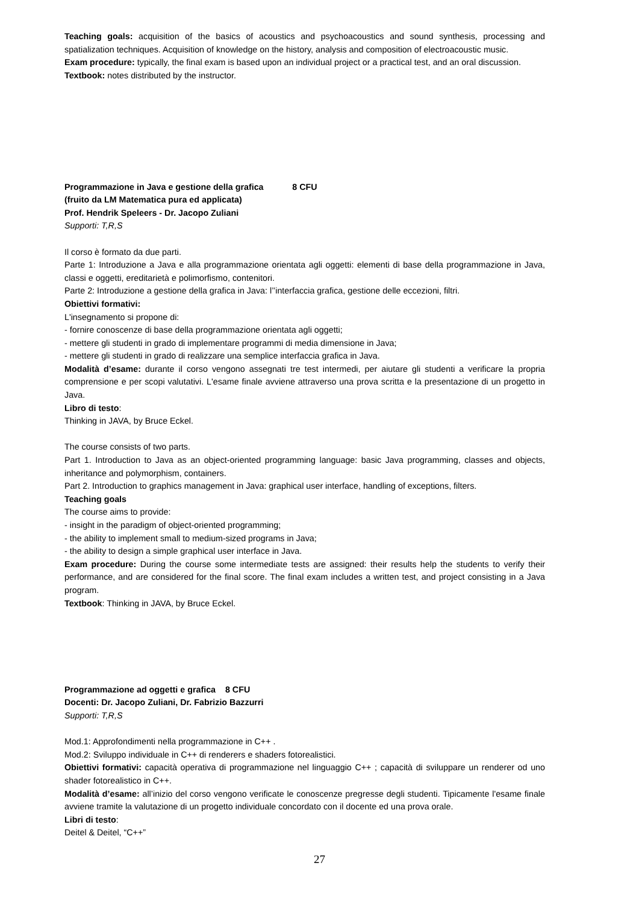Teaching goals: acquisition of the basics of acoustics and psychoacoustics and sound synthesis, processing and spatialization techniques. Acquisition of knowledge on the history, analysis and composition of electroacoustic music.
Exam procedure: typically, the final exam is based upon an individual project or a practical test, and an oral discussion.
Textbook: notes distributed by the instructor.
Programmazione in Java e gestione della grafica 8 CFU
(fruito da LM Matematica pura ed applicata)
Prof. Hendrik Speleers - Dr. Jacopo Zuliani
Supporti: T,R,S
Il corso è formato da due parti.
Parte 1: Introduzione a Java e alla programmazione orientata agli oggetti: elementi di base della programmazione in Java, classi e oggetti, ereditarietà e polimorfismo, contenitori.
Parte 2: Introduzione a gestione della grafica in Java: l’’interfaccia grafica, gestione delle eccezioni, filtri.
Obiettivi formativi:
L'insegnamento si propone di:
- fornire conoscenze di base della programmazione orientata agli oggetti;
- mettere gli studenti in grado di implementare programmi di media dimensione in Java;
- mettere gli studenti in grado di realizzare una semplice interfaccia grafica in Java.
Modalità d’esame: durante il corso vengono assegnati tre test intermedi, per aiutare gli studenti a verificare la propria comprensione e per scopi valutativi. L'esame finale avviene attraverso una prova scritta e la presentazione di un progetto in Java.
Libro di testo:
Thinking in JAVA, by Bruce Eckel.
The course consists of two parts.
Part 1. Introduction to Java as an object-oriented programming language: basic Java programming, classes and objects, inheritance and polymorphism, containers.
Part 2. Introduction to graphics management in Java: graphical user interface, handling of exceptions, filters.
Teaching goals
The course aims to provide:
- insight in the paradigm of object-oriented programming;
- the ability to implement small to medium-sized programs in Java;
- the ability to design a simple graphical user interface in Java.
Exam procedure: During the course some intermediate tests are assigned: their results help the students to verify their performance, and are considered for the final score. The final exam includes a written test, and project consisting in a Java program.
Textbook: Thinking in JAVA, by Bruce Eckel.
Programmazione ad oggetti e grafica 8 CFU
Docenti: Dr. Jacopo Zuliani, Dr. Fabrizio Bazzurri
Supporti: T,R,S
Mod.1: Approfondimenti nella programmazione in C++ .
Mod.2: Sviluppo individuale in C++ di renderers e shaders fotorealistici.
Obiettivi formativi: capacità operativa di programmazione nel linguaggio C++ ; capacità di sviluppare un renderer od uno shader fotorealistico in C++.
Modalità d’esame: all’inizio del corso vengono verificate le conoscenze pregresse degli studenti. Tipicamente l'esame finale avviene tramite la valutazione di un progetto individuale concordato con il docente ed una prova orale.
Libri di testo:
Deitel & Deitel, “C++”
27